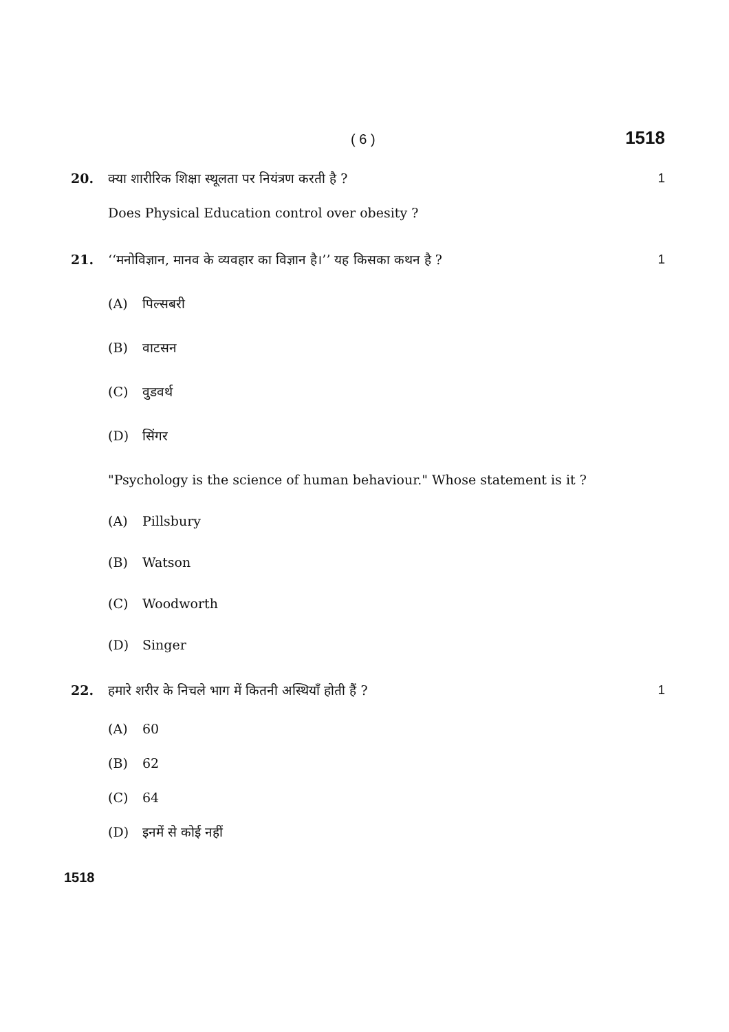( 6 ) 1518
20. क्या शारीरिक शिक्षा स्थूलता पर नियंत्रण करती है ? 1
Does Physical Education control over obesity ?
21. ‘‘मनोविज्ञान, मानव के व्यवहार का विज्ञान है।’’ यह किसका कथन है ? 1
(A) पिल्सबरी
(B) वाटसन
(C) वुडवर्थ
(D) सिंगर
"Psychology is the science of human behaviour." Whose statement is it ?
(A) Pillsbury
(B) Watson
(C) Woodworth
(D) Singer
22. हमारे शरीर के निचले भाग में कितनी अस्थियाँ होती हैं ? 1
(A) 60
(B) 62
(C) 64
(D) इनमें से कोई नहीं
1518